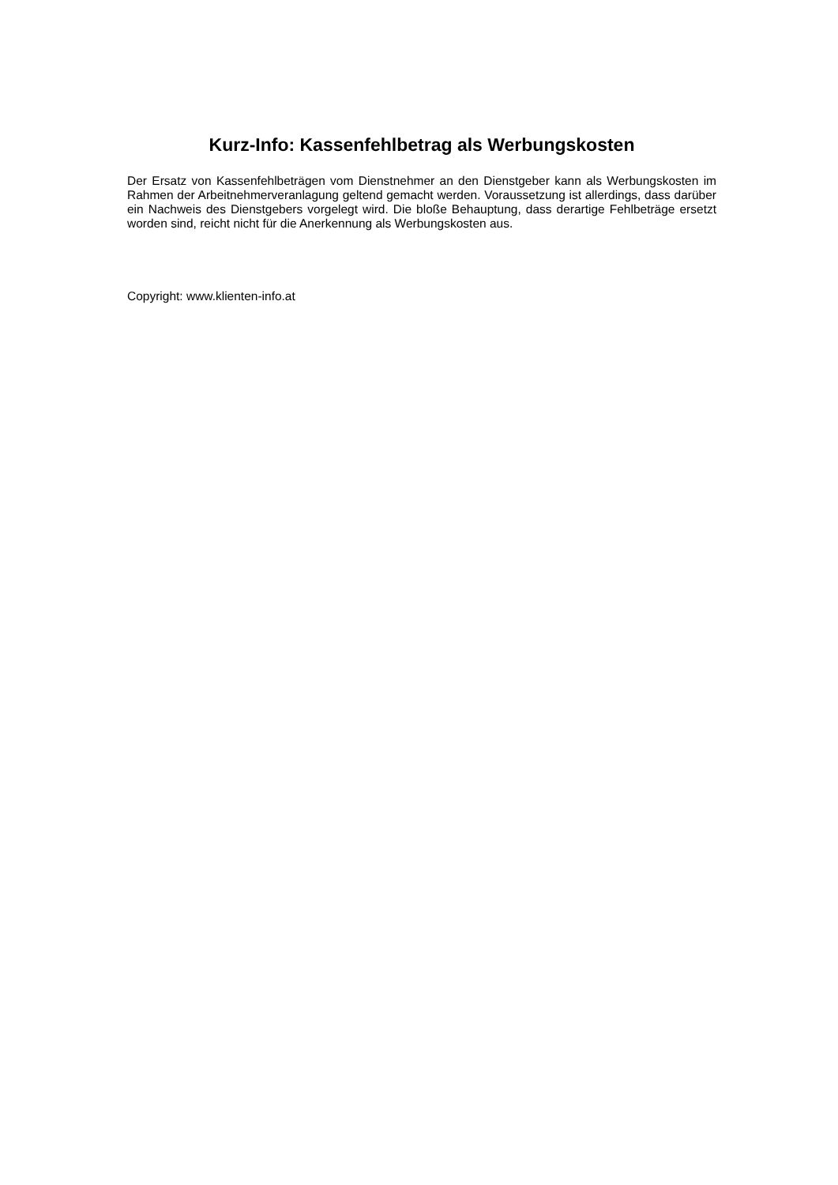Kurz-Info: Kassenfehlbetrag als Werbungskosten
Der Ersatz von Kassenfehlbeträgen vom Dienstnehmer an den Dienstgeber kann als Werbungskosten im Rahmen der Arbeitnehmerveranlagung geltend gemacht werden. Voraussetzung ist allerdings, dass darüber ein Nachweis des Dienstgebers vorgelegt wird. Die bloße Behauptung, dass derartige Fehlbeträge ersetzt worden sind, reicht nicht für die Anerkennung als Werbungskosten aus.
Copyright: www.klienten-info.at